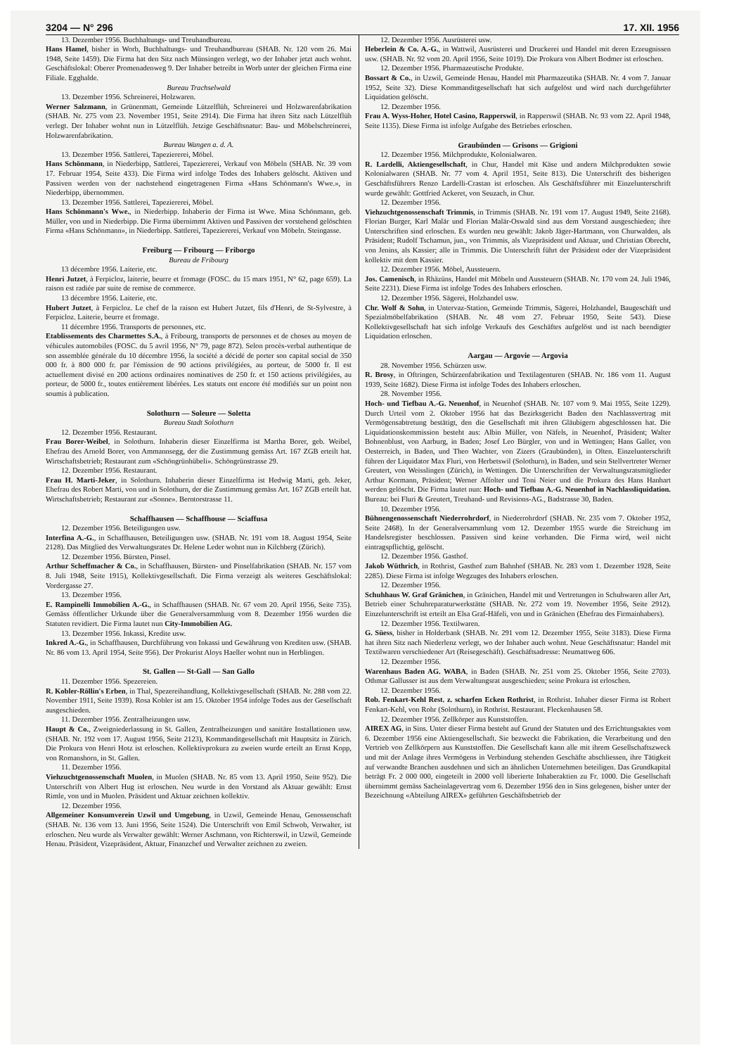3204 — N° 296 17. XII. 1956
13. Dezember 1956. Buchhaltungs- und Treuhandbureau.
Hans Hamel, bisher in Worb, Buchhaltungs- und Treuhandbureau (SHAB. Nr. 120 vom 26. Mai 1948, Seite 1459). Die Firma hat den Sitz nach Münsingen verlegt, wo der Inhaber jetzt auch wohnt. Geschäftslokal: Oberer Promenadenweg 9. Der Inhaber betreibt in Worb unter der gleichen Firma eine Filiale. Egghalde.
Bureau Trachselwald
13. Dezember 1956. Schreinerei, Holzwaren.
Werner Salzmann, in Grünenmatt, Gemeinde Lützelflüh, Schreinerei und Holzwarenfabrikation (SHAB. Nr. 275 vom 23. November 1951, Seite 2914). Die Firma hat ihren Sitz nach Lützelflüh verlegt. Der Inhaber wohnt nun in Lützelflüh. Jetzige Geschäftsnatur: Bau- und Möbelschreinerei, Holzwarenfabrikation.
Bureau Wangen a. d. A.
13. Dezember 1956. Sattlerei, Tapeziererei, Möbel.
Hans Schönmann, in Niederbipp, Sattlerei, Tapeziererei, Verkauf von Möbeln (SHAB. Nr. 39 vom 17. Februar 1954, Seite 433). Die Firma wird infolge Todes des Inhabers gelöscht. Aktiven und Passiven werden von der nachstehend eingetragenen Firma «Hans Schönmann's Wwe.», in Niederbipp, übernommen.
13. Dezember 1956. Sattlerei, Tapeziererei, Möbel.
Hans Schönmann's Wwe., in Niederbipp. Inhaberin der Firma ist Wwe. Mina Schönmann, geb. Müller, von und in Niederbipp. Die Firma übernimmt Aktiven und Passiven der vorstehend gelöschten Firma «Hans Schönmann», in Niederbipp. Sattlerei, Tapeziererei, Verkauf von Möbeln. Steingasse.
Freiburg — Fribourg — Friborgo
Bureau de Fribourg
13 décembre 1956. Laiterie, etc.
Henri Jutzet, à Ferpicloz, laiterie, beurre et fromage (FOSC. du 15 mars 1951, N° 62, page 659). La raison est radiée par suite de remise de commerce.
13 décembre 1956. Laiterie, etc.
Hubert Jutzet, à Ferpicloz. Le chef de la raison est Hubert Jutzet, fils d'Henri, de St-Sylvestre, à Ferpicloz. Laiterie, beurre et fromage.
11 décembre 1956. Transports de personnes, etc.
Etablissements des Charmettes S.A., à Fribourg, transports de personnes et de choses au moyen de véhicules automobiles (FOSC. du 5 avril 1956, N° 79, page 872). Selon procès-verbal authentique de son assemblée générale du 10 décembre 1956, la société a décidé de porter son capital social de 350 000 fr. à 800 000 fr. par l'émission de 90 actions privilégiées, au porteur, de 5000 fr. Il est actuellement divisé en 200 actions ordinaires nominatives de 250 fr. et 150 actions privilégiées, au porteur, de 5000 fr., toutes entièrement libérées. Les statuts ont encore été modifiés sur un point non soumis à publication.
Solothurn — Soleure — Soletta
Bureau Stadt Solothurn
12. Dezember 1956. Restaurant.
Frau Borer-Weibel, in Solothurn. Inhaberin dieser Einzelfirma ist Martha Borer, geb. Weibel, Ehefrau des Arnold Borer, von Ammannsegg, der die Zustimmung gemäss Art. 167 ZGB erteilt hat. Wirtschaftsbetrieb; Restaurant zum «Schöngrünhübeli». Schöngrünstrasse 29.
12. Dezember 1956. Restaurant.
Frau H. Marti-Jeker, in Solothurn. Inhaberin dieser Einzelfirma ist Hedwig Marti, geb. Jeker, Ehefrau des Robert Marti, von und in Solothurn, der die Zustimmung gemäss Art. 167 ZGB erteilt hat. Wirtschaftsbetrieb; Restaurant zur «Sonne». Berntorstrasse 11.
Schaffhausen — Schaffhouse — Sciaffusa
12. Dezember 1956. Beteiligungen usw.
Interfina A.-G., in Schaffhausen, Beteiligungen usw. (SHAB. Nr. 191 vom 18. August 1954, Seite 2128). Das Mitglied des Verwaltungsrates Dr. Helene Leder wohnt nun in Kilchberg (Zürich).
12. Dezember 1956. Bürsten, Pinsel.
Arthur Scheffmacher & Co., in Schaffhausen, Bürsten- und Pinselfabrikation (SHAB. Nr. 157 vom 8. Juli 1948, Seite 1915), Kollektivgesellschaft. Die Firma verzeigt als weiteres Geschäftslokal: Vordergasse 27.
13. Dezember 1956.
E. Rampinelli Immobilien A.-G., in Schaffhausen (SHAB. Nr. 67 vom 20. April 1956, Seite 735). Gemäss öffentlicher Urkunde über die Generalversammlung vom 8. Dezember 1956 wurden die Statuten revidiert. Die Firma lautet nun City-Immobilien AG.
13. Dezember 1956. Inkassi, Kredite usw.
Inkred A.-G., in Schaffhausen, Durchführung von Inkassi und Gewährung von Krediten usw. (SHAB. Nr. 86 vom 13. April 1954, Seite 956). Der Prokurist Aloys Haeller wohnt nun in Herblingen.
St. Gallen — St-Gall — San Gallo
11. Dezember 1956. Spezereien.
R. Kobler-Röllin's Erben, in Thal, Spezereihandlung, Kollektivgesellschaft (SHAB. Nr. 288 vom 22. November 1911, Seite 1939). Rosa Kobler ist am 15. Oktober 1954 infolge Todes aus der Gesellschaft ausgeschieden.
11. Dezember 1956. Zentralheizungen usw.
Haupt & Co., Zweigniederlassung in St. Gallen, Zentralheizungen und sanitäre Installationen usw. (SHAB. Nr. 192 vom 17. August 1956, Seite 2123), Kommanditgesellschaft mit Hauptsitz in Zürich. Die Prokura von Henri Hotz ist erloschen. Kollektivprokura zu zweien wurde erteilt an Ernst Kopp, von Romanshorn, in St. Gallen.
11. Dezember 1956.
Viehzuchtgenossenschaft Muolen, in Muolen (SHAB. Nr. 85 vom 13. April 1950, Seite 952). Die Unterschrift von Albert Hug ist erloschen. Neu wurde in den Vorstand als Aktuar gewählt: Ernst Rimle, von und in Muolen. Präsident und Aktuar zeichnen kollektiv.
12. Dezember 1956.
Allgemeiner Konsumverein Uzwil und Umgebung, in Uzwil, Gemeinde Henau, Genossenschaft (SHAB. Nr. 136 vom 13. Juni 1956, Seite 1524). Die Unterschrift von Emil Schwob, Verwalter, ist erloschen. Neu wurde als Verwalter gewählt: Werner Aschmann, von Richterswil, in Uzwil, Gemeinde Henau. Präsident, Vizepräsident, Aktuar, Finanzchef und Verwalter zeichnen zu zweien.
12. Dezember 1956. Ausrüsterei usw.
Heberlein & Co. A.-G., in Wattwil, Ausrüsterei und Druckerei und Handel mit deren Erzeugnissen usw. (SHAB. Nr. 92 vom 20. April 1956, Seite 1019). Die Prokura von Albert Bodmer ist erloschen.
12. Dezember 1956. Pharmazeutische Produkte.
Bossart & Co., in Uzwil, Gemeinde Henau, Handel mit Pharmazeutika (SHAB. Nr. 4 vom 7. Januar 1952, Seite 32). Diese Kommanditgesellschaft hat sich aufgelöst und wird nach durchgeführter Liquidation gelöscht.
12. Dezember 1956.
Frau A. Wyss-Hoher, Hotel Casino, Rapperswil, in Rapperswil (SHAB. Nr. 93 vom 22. April 1948, Seite 1135). Diese Firma ist infolge Aufgabe des Betriebes erloschen.
Graubünden — Grisons — Grigioni
12. Dezember 1956. Milchprodukte, Kolonialwaren.
R. Lardelli, Aktiengesellschaft, in Chur, Handel mit Käse und andern Milchprodukten sowie Kolonialwaren (SHAB. Nr. 77 vom 4. April 1951, Seite 813). Die Unterschrift des bisherigen Geschäftsführers Renzo Lardelli-Crastan ist erloschen. Als Geschäftsführer mit Einzelunterschrift wurde gewählt: Gottfried Ackeret, von Seuzach, in Chur.
12. Dezember 1956.
Viehzuchtgenossenschaft Trimmis, in Trimmis (SHAB. Nr. 191 vom 17. August 1949, Seite 2168). Florian Burger, Karl Malär und Florian Malär-Oswald sind aus dem Vorstand ausgeschieden; ihre Unterschriften sind erloschen. Es wurden neu gewählt: Jakob Jäger-Hartmann, von Churwalden, als Präsident; Rudolf Tschamun, jun., von Trimmis, als Vizepräsident und Aktuar, und Christian Obrecht, von Jenins, als Kassier; alle in Trimmis. Die Unterschrift führt der Präsident oder der Vizepräsident kollektiv mit dem Kassier.
12. Dezember 1956. Möbel, Aussteuern.
Jos. Camenisch, in Rhäzüns, Handel mit Möbeln und Aussteuern (SHAB. Nr. 170 vom 24. Juli 1946, Seite 2231). Diese Firma ist infolge Todes des Inhabers erloschen.
12. Dezember 1956. Sägerei, Holzhandel usw.
Chr. Wolf & Sohn, in Untervaz-Station, Gemeinde Trimmis, Sägerei, Holzhandel, Baugeschäft und Spezialmöbelfabrikation (SHAB. Nr. 48 vom 27. Februar 1950, Seite 543). Diese Kollektivgesellschaft hat sich infolge Verkaufs des Geschäftes aufgelöst und ist nach beendigter Liquidation erloschen.
Aargau — Argovie — Argovia
28. November 1956. Schürzen usw.
R. Brosy, in Oftringen, Schürzenfabrikation und Textilagenturen (SHAB. Nr. 186 vom 11. August 1939, Seite 1682). Diese Firma ist infolge Todes des Inhabers erloschen.
28. November 1956.
Hoch- und Tiefbau A.-G. Neuenhof, in Neuenhof (SHAB. Nr. 107 vom 9. Mai 1955, Seite 1229). Durch Urteil vom 2. Oktober 1956 hat das Bezirksgericht Baden den Nachlassvertrag mit Vermögensabtretung bestätigt, den die Gesellschaft mit ihren Gläubigern abgeschlossen hat. Die Liquidationskommission besteht aus: Albin Müller, von Näfels, in Neuenhof, Präsident; Walter Bohnenblust, von Aarburg, in Baden; Josef Leo Bürgler, von und in Wettingen; Hans Galler, von Oesterreich, in Baden, und Theo Wachter, von Zizers (Graubünden), in Olten. Einzelunterschrift führen der Liquidator Max Fluri, von Herbetswil (Solothurn), in Baden, und sein Stellvertreter Werner Greutert, von Weisslingen (Zürich), in Wettingen. Die Unterschriften der Verwaltungsratsmitglieder Arthur Kormann, Präsident; Werner Affolter und Toni Neier und die Prokura des Hans Hanhart werden gelöscht. Die Firma lautet nun: Hoch- und Tiefbau A.-G. Neuenhof in Nachlassliquidation. Bureau: bei Fluri & Greutert, Treuhand- und Revisions-AG., Badstrasse 30, Baden.
10. Dezember 1956.
Bühnengenossenschaft Niederrohrdorf, in Niederrohrdorf (SHAB. Nr. 235 vom 7. Oktober 1952, Seite 2468). In der Generalversammlung vom 12. Dezember 1955 wurde die Streichung im Handelsregister beschlossen. Passiven sind keine vorhanden. Die Firma wird, weil nicht eintragspflichtig, gelöscht.
12. Dezember 1956. Gasthof.
Jakob Wüthrich, in Rothrist, Gasthof zum Bahnhof (SHAB. Nr. 283 vom 1. Dezember 1928, Seite 2285). Diese Firma ist infolge Wegzuges des Inhabers erloschen.
12. Dezember 1956.
Schuhhaus W. Graf Gränichen, in Gränichen, Handel mit und Vertretungen in Schuhwaren aller Art, Betrieb einer Schuhreparaturwerkstätte (SHAB. Nr. 272 vom 19. November 1956, Seite 2912). Einzelunterschrift ist erteilt an Elsa Graf-Häfeli, von und in Gränichen (Ehefrau des Firmainhabers).
12. Dezember 1956. Textilwaren.
G. Süess, bisher in Holderbank (SHAB. Nr. 291 vom 12. Dezember 1955, Seite 3183). Diese Firma hat ihren Sitz nach Niederlenz verlegt, wo der Inhaber auch wohnt. Neue Geschäftsnatur: Handel mit Textilwaren verschiedener Art (Reisegeschäft). Geschäftsadresse: Neumattweg 606.
12. Dezember 1956.
Warenhaus Baden AG. WABA, in Baden (SHAB. Nr. 251 vom 25. Oktober 1956, Seite 2703). Othmar Gallusser ist aus dem Verwaltungsrat ausgeschieden; seine Prokura ist erloschen.
12. Dezember 1956.
Rob. Fenkart-Kehl Rest. z. scharfen Ecken Rothrist, in Rothrist. Inhaber dieser Firma ist Robert Fenkart-Kehl, von Rohr (Solothurn), in Rothrist. Restaurant. Fleckenhausen 58.
12. Dezember 1956. Zellkörper aus Kunststoffen.
AIREX AG, in Sins. Unter dieser Firma besteht auf Grund der Statuten und des Errichtungsaktes vom 6. Dezember 1956 eine Aktiengesellschaft. Sie bezweckt die Fabrikation, die Verarbeitung und den Vertrieb von Zellkörpern aus Kunststoffen. Die Gesellschaft kann alle mit ihrem Gesellschaftszweck und mit der Anlage ihres Vermögens in Verbindung stehenden Geschäfte abschliessen, ihre Tätigkeit auf verwandte Branchen ausdehnen und sich an ähnlichen Unternehmen beteiligen. Das Grundkapital beträgt Fr. 2 000 000, eingeteilt in 2000 voll liberierte Inhaberaktien zu Fr. 1000. Die Gesellschaft übernimmt gemäss Sacheinlagevertrag vom 6. Dezember 1956 den in Sins gelegenen, bisher unter der Bezeichnung «Abteilung AIREX» geführten Geschäftsbetrieb der